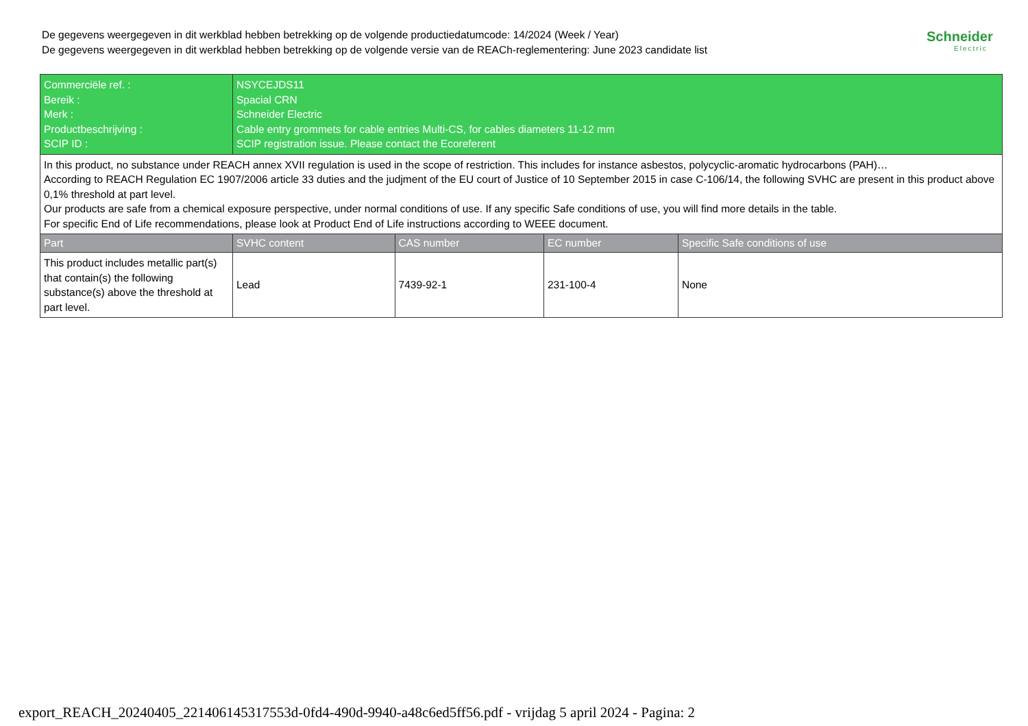De gegevens weergegeven in dit werkblad hebben betrekking op de volgende productiedatumcode: 14/2024 (Week / Year)
De gegevens weergegeven in dit werkblad hebben betrekking op de volgende versie van de REACh-reglementering: June 2023 candidate list
Schneider
Electric
| Commerciële ref. : Bereik : Merk : Productbeschrijving : SCIP ID : | NSYCEJDS11 Spacial CRN Schneider Electric Cable entry grommets for cable entries Multi-CS, for cables diameters 11-12 mm SCIP registration issue. Please contact the Ecoreferent | | | |
| In this product, no substance under REACH annex XVII regulation is used in the scope of restriction. This includes for instance asbestos, polycyclic-aromatic hydrocarbons (PAH)… According to REACH Regulation EC 1907/2006 article 33 duties and the judjment of the EU court of Justice of 10 September 2015 in case C-106/14, the following SVHC are present in this product above 0,1% threshold at part level. Our products are safe from a chemical exposure perspective, under normal conditions of use. If any specific Safe conditions of use, you will find more details in the table. For specific End of Life recommendations, please look at Product End of Life instructions according to WEEE document. | | | | |
| Part | SVHC content | CAS number | EC number | Specific Safe conditions of use |
| This product includes metallic part(s) that contain(s) the following substance(s) above the threshold at part level. | Lead | 7439-92-1 | 231-100-4 | None |
export_REACH_20240405_221406145317553d-0fd4-490d-9940-a48c6ed5ff56.pdf - vrijdag 5 april 2024 - Pagina: 2